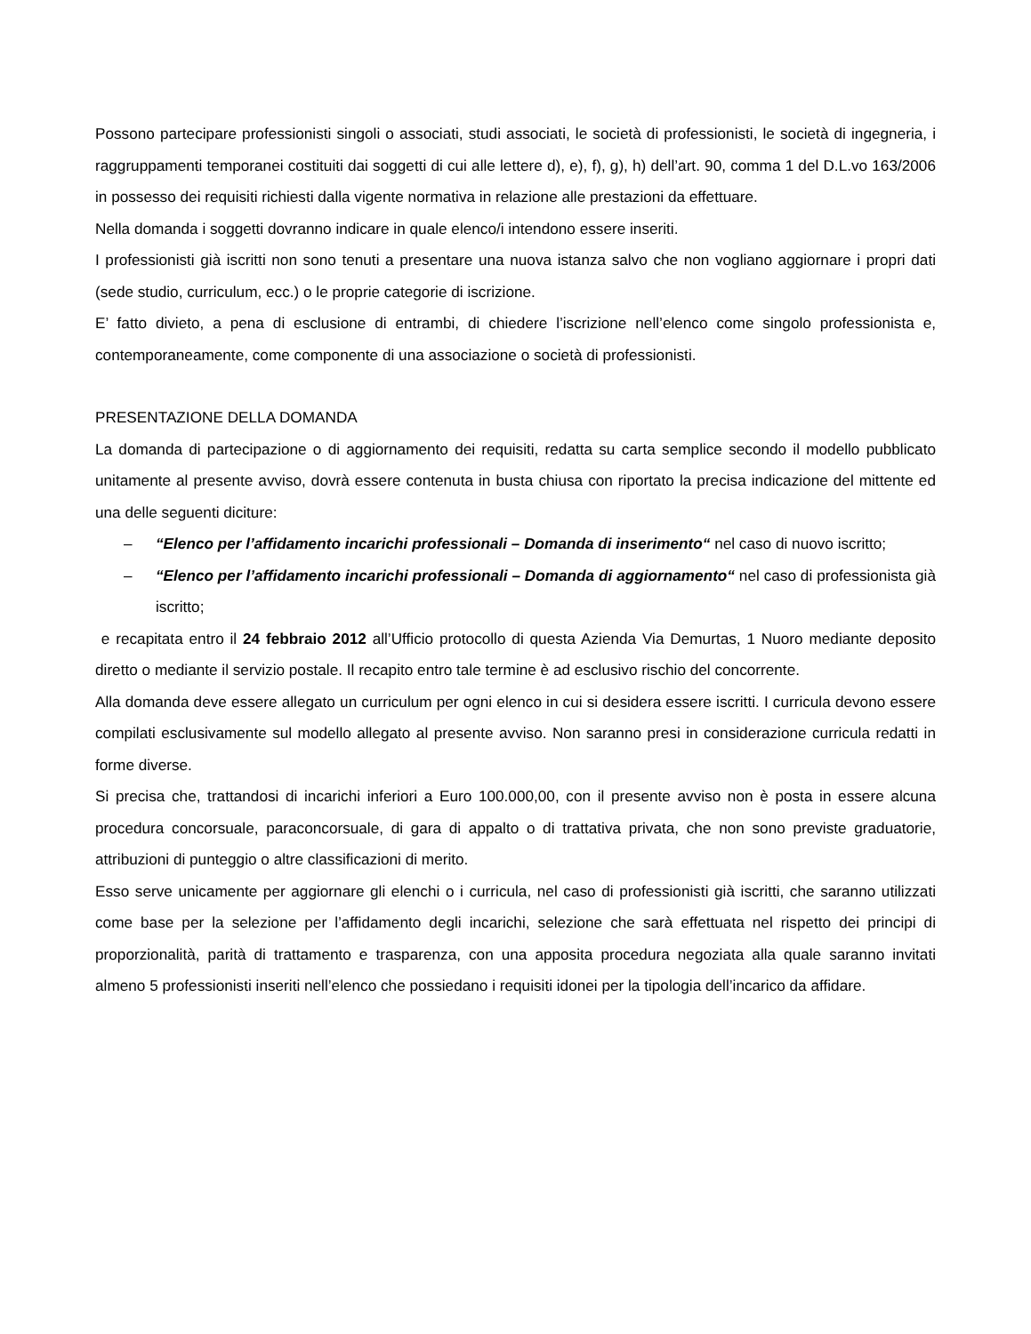Possono partecipare professionisti singoli o associati, studi associati, le società di professionisti, le società di ingegneria, i raggruppamenti temporanei costituiti dai soggetti di cui alle lettere d), e), f), g), h) dell’art. 90, comma 1 del D.L.vo 163/2006 in possesso dei requisiti richiesti dalla vigente normativa in relazione alle prestazioni da effettuare.
Nella domanda i soggetti dovranno indicare in quale elenco/i intendono essere inseriti.
I professionisti già iscritti non sono tenuti a presentare una nuova istanza salvo che non vogliano aggiornare i propri dati (sede studio, curriculum, ecc.) o le proprie categorie di iscrizione.
E’ fatto divieto, a pena di esclusione di entrambi, di chiedere l’iscrizione nell’elenco come singolo professionista e, contemporaneamente, come componente di una associazione o società di professionisti.
PRESENTAZIONE DELLA DOMANDA
La domanda di partecipazione o di aggiornamento dei requisiti, redatta su carta semplice secondo il modello pubblicato unitamente al presente avviso, dovrà essere contenuta in busta chiusa con riportato la precisa indicazione del mittente ed una delle seguenti diciture:
– “Elenco per l’affidamento incarichi professionali – Domanda di inserimento“ nel caso di nuovo iscritto;
– “Elenco per l’affidamento incarichi professionali – Domanda di aggiornamento“ nel caso di professionista già iscritto;
e recapitata entro il 24 febbraio 2012 all’Ufficio protocollo di questa Azienda Via Demurtas, 1 Nuoro mediante deposito diretto o mediante il servizio postale. Il recapito entro tale termine è ad esclusivo rischio del concorrente.
Alla domanda deve essere allegato un curriculum per ogni elenco in cui si desidera essere iscritti. I curricula devono essere compilati esclusivamente sul modello allegato al presente avviso. Non saranno presi in considerazione curricula redatti in forme diverse.
Si precisa che, trattandosi di incarichi inferiori a Euro 100.000,00, con il presente avviso non è posta in essere alcuna procedura concorsuale, paraconcorsuale, di gara di appalto o di trattativa privata, che non sono previste graduatorie, attribuzioni di punteggio o altre classificazioni di merito.
Esso serve unicamente per aggiornare gli elenchi o i curricula, nel caso di professionisti già iscritti, che saranno utilizzati come base per la selezione per l’affidamento degli incarichi, selezione che sarà effettuata nel rispetto dei principi di proporzionalità, parità di trattamento e trasparenza, con una apposita procedura negoziata alla quale saranno invitati almeno 5 professionisti inseriti nell’elenco che possiedano i requisiti idonei per la tipologia dell’incarico da affidare.